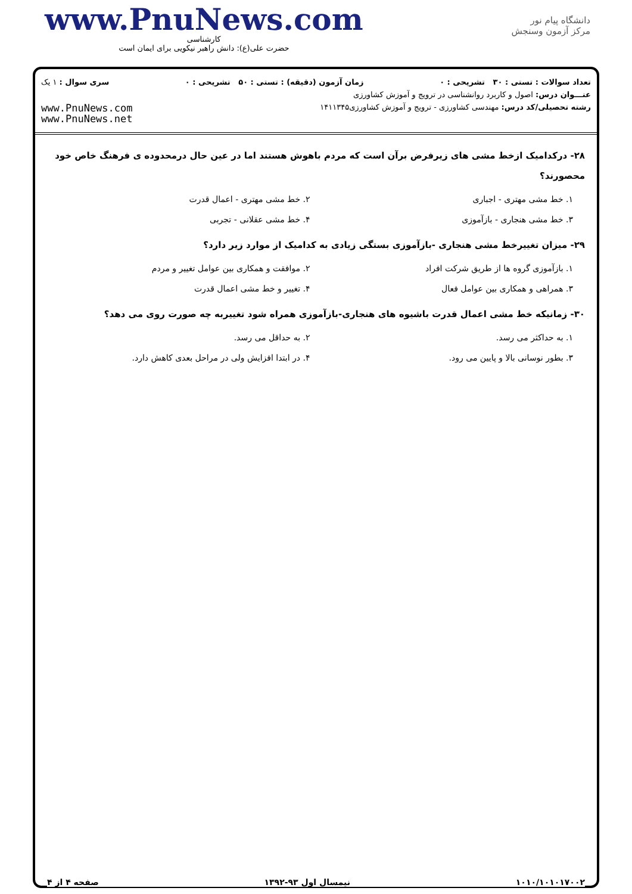www.PnuNews.com
کارشناسی
حضرت علی(ع): دانش راهبر نیکویی برای ایمان است
دانشگاه پیام نور
مرکز آزمون وسنجش
تعداد سوالات : تستی : ۳۰ تشریحی : ۰ زمان آزمون (دقیقه) : تستی : ۵۰ تشریحی : ۰ سری سوال : ۱ یک
عنـــوان درس: اصول و کاربرد روانشناسی در ترویج و آموزش کشاورزی
رشته تحصیلی/کد درس: مهندسی کشاورزی - ترویج و آموزش کشاورزی۱۴۱۱۳۴۵
www.PnuNews.com
www.PnuNews.net
۲۸- درکدامیک ازخط مشی های زیرفرض برآن است که مردم باهوش هستند اما در عین حال درمحدوده ی فرهنگ خاص خود محصورند؟
۱. خط مشی مهتری - اجباری
۲. خط مشی مهتری - اعمال قدرت
۳. خط مشی هنجاری - بازآموزی
۴. خط مشی عقلانی - تجربی
۲۹- میزان تغییرخط مشی هنجاری -بازآموزی بستگی زیادی به کدامیک از موارد زیر دارد؟
۱. بازآموزی گروه ها از طریق شرکت افراد
۲. موافقت و همکاری بین عوامل تغییر و مردم
۳. همراهی و همکاری بین عوامل فعال
۴. تغییر و خط مشی اعمال قدرت
۳۰- زمانیکه خط مشی اعمال قدرت باشیوه های هنجاری-بازآموزی همراه شود تغییربه چه صورت روی می دهد؟
۱. به حداکثر می رسد.
۲. به حداقل می رسد.
۳. بطور نوسانی بالا و پایین می رود.
۴. در ابتدا افزایش ولی در مراحل بعدی کاهش دارد.
صفحه ۴ از ۴ نیمسال اول ۹۳-۱۳۹۲ ۱۰۱۰/۱۰۱۰۱۷۰۰۲